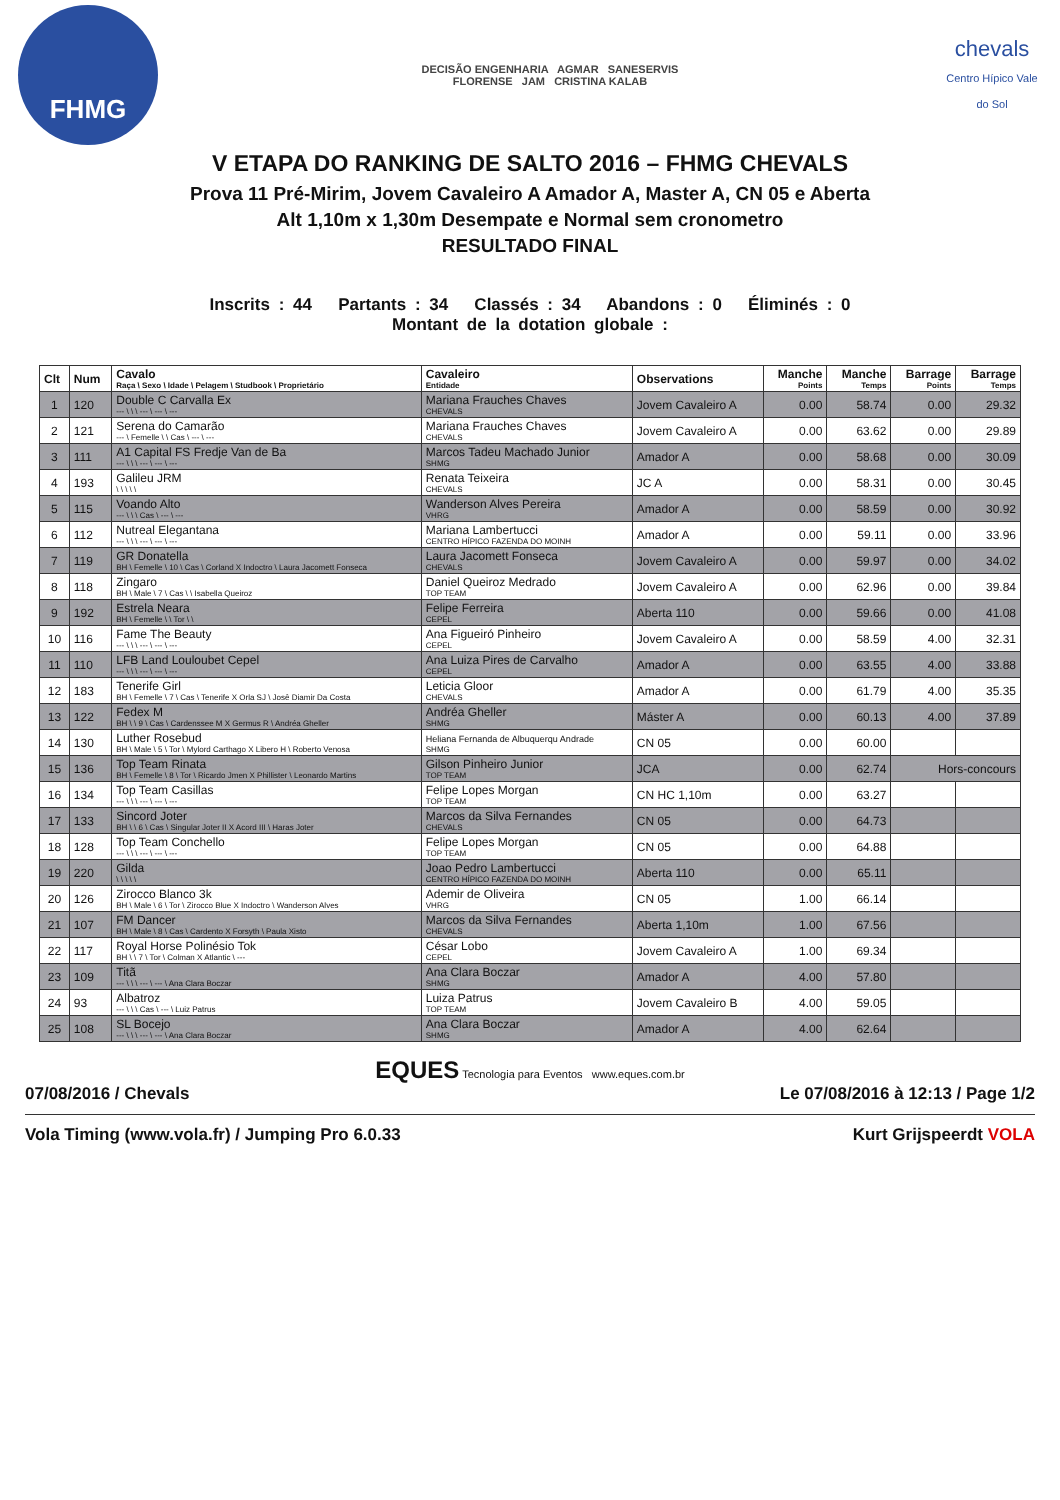FHMG
DECISÃO ENGENHARIA AGMAR SANESERVIS
FLORENSE JAM CRISTINA KALAB
chevals
Centro Hípico Vale do Sol
V ETAPA DO RANKING DE SALTO 2016 – FHMG CHEVALS
Prova 11 Pré-Mirim, Jovem Cavaleiro A Amador A, Master A, CN 05 e Aberta
Alt 1,10m x 1,30m Desempate e Normal sem cronometro
RESULTADO FINAL
Inscrits : 44 Partants : 34 Classés : 34 Abandons : 0 Éliminés : 0
Montant de la dotation globale :
| Clt | Num | Cavalo Raça \ Sexo \ Idade \ Pelagem \ Studbook \ Proprietário | Cavaleiro Entidade | Observations | Manche Points | Manche Temps | Barrage Points | Barrage Temps |
| --- | --- | --- | --- | --- | --- | --- | --- | --- |
| 1 | 120 | Double C Carvalla Ex --- \ \ \ --- \ --- \ --- | Mariana Frauches Chaves CHEVALS | Jovem Cavaleiro A | 0.00 | 58.74 | 0.00 | 29.32 |
| 2 | 121 | Serena do Camarão --- \ Femelle \ \ Cas \ --- \ --- | Mariana Frauches Chaves CHEVALS | Jovem Cavaleiro A | 0.00 | 63.62 | 0.00 | 29.89 |
| 3 | 111 | A1 Capital FS Fredje Van de Ba --- \ \ \ --- \ --- \ --- | Marcos Tadeu Machado Junior SHMG | Amador A | 0.00 | 58.68 | 0.00 | 30.09 |
| 4 | 193 | Galileu JRM \ \ \ \ \ | Renata Teixeira CHEVALS | JC A | 0.00 | 58.31 | 0.00 | 30.45 |
| 5 | 115 | Voando Alto --- \ \ \ Cas \ --- \ --- | Wanderson Alves Pereira VHRG | Amador A | 0.00 | 58.59 | 0.00 | 30.92 |
| 6 | 112 | Nutreal Elegantana --- \ \ \ --- \ --- \ --- | Mariana Lambertucci CENTRO HÍPICO FAZENDA DO MOINH | Amador A | 0.00 | 59.11 | 0.00 | 33.96 |
| 7 | 119 | GR Donatella BH \ Femelle \ 10 \ Cas \ Corland X Indoctro \ Laura Jacomett Fonseca | Laura Jacomett Fonseca CHEVALS | Jovem Cavaleiro A | 0.00 | 59.97 | 0.00 | 34.02 |
| 8 | 118 | Zingaro BH \ Male \ 7 \ Cas \ \ Isabella Queiroz | Daniel Queiroz Medrado TOP TEAM | Jovem Cavaleiro A | 0.00 | 62.96 | 0.00 | 39.84 |
| 9 | 192 | Estrela Neara BH \ Femelle \ \ Tor \ \ | Felipe Ferreira CEPEL | Aberta 110 | 0.00 | 59.66 | 0.00 | 41.08 |
| 10 | 116 | Fame The Beauty --- \ \ \ --- \ --- \ --- | Ana Figueiró Pinheiro CEPEL | Jovem Cavaleiro A | 0.00 | 58.59 | 4.00 | 32.31 |
| 11 | 110 | LFB Land Louloubet Cepel --- \ \ \ --- \ --- \ --- | Ana Luiza Pires de Carvalho CEPEL | Amador A | 0.00 | 63.55 | 4.00 | 33.88 |
| 12 | 183 | Tenerife Girl BH \ Femelle \ 7 \ Cas \ Tenerife X Orla SJ \ Josê Diamir Da Costa | Leticia Gloor CHEVALS | Amador A | 0.00 | 61.79 | 4.00 | 35.35 |
| 13 | 122 | Fedex M BH \ \ 9 \ Cas \ Cardenssee M X Germus R \ Andréa Gheller | Andréa Gheller SHMG | Máster A | 0.00 | 60.13 | 4.00 | 37.89 |
| 14 | 130 | Luther Rosebud BH \ Male \ 5 \ Tor \ Mylord Carthago X Libero H \ Roberto Venosa | Heliana Fernanda de Albuquerqu Andrade SHMG | CN 05 | 0.00 | 60.00 | | |
| 15 | 136 | Top Team Rinata BH \ Femelle \ 8 \ Tor \ Ricardo Jmen X Phillister \ Leonardo Martins | Gilson Pinheiro Junior TOP TEAM | JCA | 0.00 | 62.74 | Hors-concours | |
| 16 | 134 | Top Team Casillas --- \ \ \ --- \ --- \ --- | Felipe Lopes Morgan TOP TEAM | CN HC 1,10m | 0.00 | 63.27 | | |
| 17 | 133 | Sincord Joter BH \ \ 6 \ Cas \ Singular Joter II X Acord III \ Haras Joter | Marcos da Silva Fernandes CHEVALS | CN 05 | 0.00 | 64.73 | | |
| 18 | 128 | Top Team Conchello --- \ \ \ --- \ --- \ --- | Felipe Lopes Morgan TOP TEAM | CN 05 | 0.00 | 64.88 | | |
| 19 | 220 | Gilda \ \ \ \ \ | Joao Pedro Lambertucci CENTRO HÍPICO FAZENDA DO MOINH | Aberta 110 | 0.00 | 65.11 | | |
| 20 | 126 | Zirocco Blanco 3k BH \ Male \ 6 \ Tor \ Zirocco Blue X Indoctro \ Wanderson Alves | Ademir de Oliveira VHRG | CN 05 | 1.00 | 66.14 | | |
| 21 | 107 | FM Dancer BH \ Male \ 8 \ Cas \ Cardento X Forsyth \ Paula Xisto | Marcos da Silva Fernandes CHEVALS | Aberta 1,10m | 1.00 | 67.56 | | |
| 22 | 117 | Royal Horse Polinésio Tok BH \ \ 7 \ Tor \ Colman X Atlantic \ --- | César Lobo CEPEL | Jovem Cavaleiro A | 1.00 | 69.34 | | |
| 23 | 109 | Titã --- \ \ \ --- \ --- \ Ana Clara Boczar | Ana Clara Boczar SHMG | Amador A | 4.00 | 57.80 | | |
| 24 | 93 | Albatroz --- \ \ \ Cas \ --- \ Luiz Patrus | Luiza Patrus TOP TEAM | Jovem Cavaleiro B | 4.00 | 59.05 | | |
| 25 | 108 | SL Bocejo --- \ \ \ --- \ --- \ Ana Clara Boczar | Ana Clara Boczar SHMG | Amador A | 4.00 | 62.64 | | |
EQUES Tecnologia para Eventos www.eques.com.br
07/08/2016 / Chevals Le 07/08/2016 à 12:13 / Page 1/2
Vola Timing (www.vola.fr) / Jumping Pro 6.0.33 Kurt Grijspeerdt VOLA